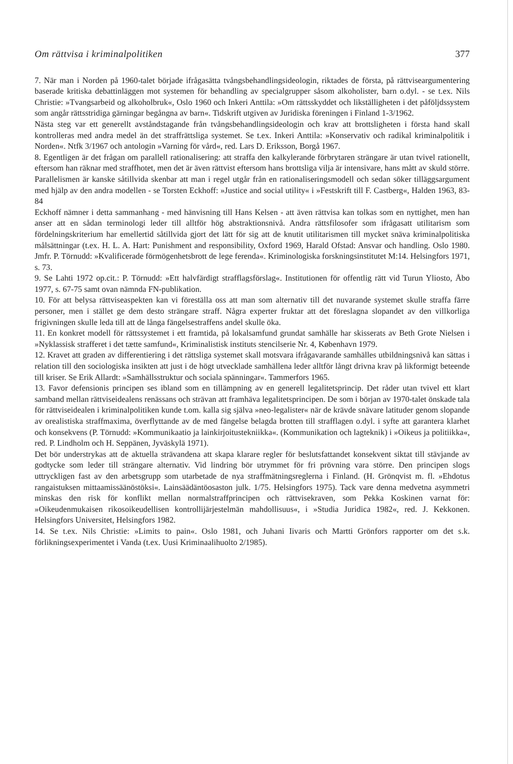Om rättvisa i kriminalpolitiken 377
7. När man i Norden på 1960-talet började ifrågasätta tvångsbehandlingsideologin, riktades de första, på rättviseargumentering baserade kritiska debattinläggen mot systemen för behandling av specialgrupper såsom alkoholister, barn o.dyl. - se t.ex. Nils Christie: »Tvangsarbeid og alkoholbruk«, Oslo 1960 och Inkeri Anttila: »Om rättsskyddet och likställigheten i det påföljdssystem som angår rättsstridiga gärningar begångna av barn«. Tidskrift utgiven av Juridiska föreningen i Finland 1-3/1962.
Nästa steg var ett generellt avståndstagande från tvångsbehandlingsideologin och krav att brottsligheten i första hand skall kontrolleras med andra medel än det straffrättsliga systemet. Se t.ex. Inkeri Anttila: »Konservativ och radikal kriminalpolitik i Norden«. Ntfk 3/1967 och antologin »Varning för vård«, red. Lars D. Eriksson, Borgå 1967.
8. Egentligen är det frågan om parallell rationalisering: att straffa den kalkylerande förbrytaren strängare är utan tvivel rationellt, eftersom han räknar med straffhotet, men det är även rättvist eftersom hans brottsliga vilja är intensivare, hans mått av skuld större.
Parallelismen är kanske såtillvida skenbar att man i regel utgår från en rationaliseringsmodell och sedan söker tilläggsargument med hjälp av den andra modellen - se Torsten Eckhoff: »Justice and social utility« i »Festskrift till F. Castberg«, Halden 1963, 83-84
Eckhoff nämner i detta sammanhang - med hänvisning till Hans Kelsen - att även rättvisa kan tolkas som en nyttighet, men han anser att en sådan terminologi leder till alltför hög abstraktionsnivå. Andra rättsfilosofer som ifrågasatt utilitarism som fördelningskriterium har emellertid såtillvida gjort det lätt för sig att de knutit utilitarismen till mycket snäva kriminalpolitiska målsättningar (t.ex. H. L. A. Hart: Punishment and responsibility, Oxford 1969, Harald Ofstad: Ansvar och handling. Oslo 1980. Jmfr. P. Törnudd: »Kvalificerade förmögenhetsbrott de lege ferenda«. Kriminologiska forskningsinstitutet M:14. Helsingfors 1971, s. 73.
9. Se Lahti 1972 op.cit.: P. Törnudd: »Ett halvfärdigt strafflagsförslag«. Institutionen för offentlig rätt vid Turun Yliosto, Åbo 1977, s. 67-75 samt ovan nämnda FN-publikation.
10. För att belysa rättviseaspekten kan vi föreställa oss att man som alternativ till det nuvarande systemet skulle straffa färre personer, men i stället ge dem desto strängare straff. Några experter fruktar att det föreslagna slopandet av den villkorliga frigivningen skulle leda till att de långa fängelsestraffens andel skulle öka.
11. En konkret modell för rättssystemet i ett framtida, på lokalsamfund grundat samhälle har skisserats av Beth Grote Nielsen i »Nyklassisk strafferet i det tætte samfund«, Kriminalistisk instituts stencilserie Nr. 4, København 1979.
12. Kravet att graden av differentiering i det rättsliga systemet skall motsvara ifrågavarande samhälles utbildningsnivå kan sättas i relation till den sociologiska insikten att just i de högt utvecklade samhällena leder alltför långt drivna krav på likformigt beteende till kriser. Se Erik Allardt: »Samhällsstruktur och sociala spänningar«. Tammerfors 1965.
13. Favor defensionis principen ses ibland som en tillämpning av en generell legalitetsprincip. Det råder utan tvivel ett klart samband mellan rättviseidealens renässans och strävan att framhäva legalitetsprincipen. De som i början av 1970-talet önskade tala för rättviseidealen i kriminalpolitiken kunde t.om. kalla sig själva »neo-legalister« när de krävde snävare latituder genom slopande av orealistiska straffmaxima, överflyttande av de med fängelse belagda brotten till strafflagen o.dyl. i syfte att garantera klarhet och konsekvens (P. Törnudd: »Kommunikaatio ja lainkirjoitustekniikka«. (Kommunikation och lagteknik) i »Oikeus ja politiikka«, red. P. Lindholm och H. Seppänen, Jyväskylä 1971).
Det bör understrykas att de aktuella strävandena att skapa klarare regler för beslutsfattandet konsekvent siktat till stävjande av godtycke som leder till strängare alternativ. Vid lindring bör utrymmet för fri prövning vara större. Den principen slogs uttryckligen fast av den arbetsgrupp som utarbetade de nya straffmätningsreglerna i Finland. (H. Grönqvist m. fl. »Ehdotus rangaistuksen mittaamissäänöstöksi«. Lainsäädäntöosaston julk. 1/75. Helsingfors 1975). Tack vare denna medvetna asymmetri minskas den risk för konflikt mellan normalstraffprincipen och rättvisekraven, som Pekka Koskinen varnat för: »Oikeudenmukaisen rikosoikeudellisen kontrollijärjestelmän mahdollisuus«, i »Studia Juridica 1982«, red. J. Kekkonen. Helsingfors Universitet, Helsingfors 1982.
14. Se t.ex. Nils Christie: »Limits to pain«. Oslo 1981, och Juhani Iivaris och Martti Grönfors rapporter om det s.k. förlikningsexperimentet i Vanda (t.ex. Uusi Kriminaalihuolto 2/1985).